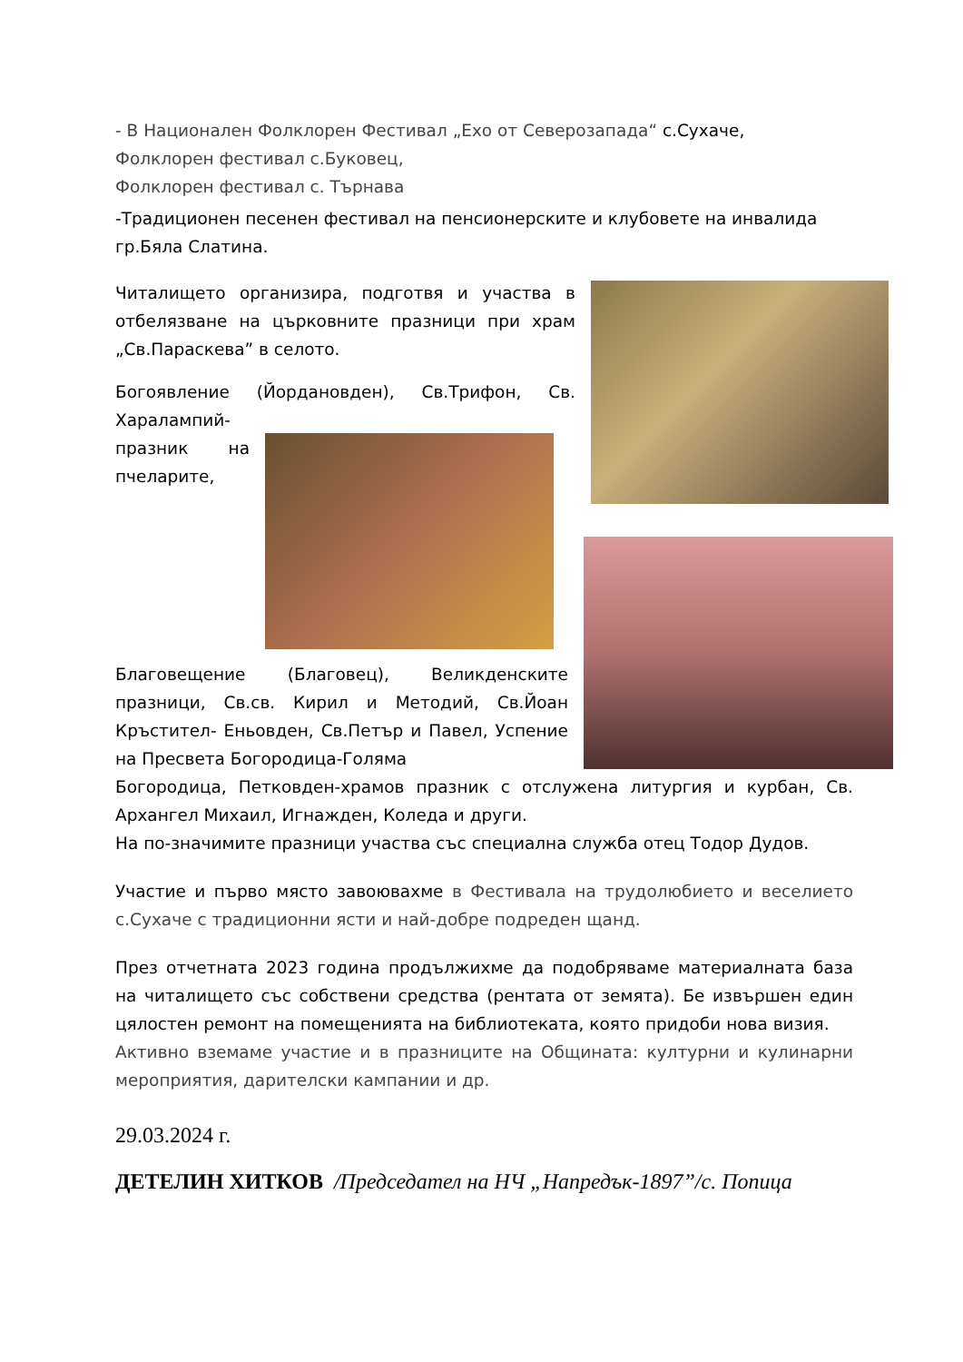- В Национален Фолклорен Фестивал „Ехо от Северозапада“ с.Сухаче,
Фолклорен фестивал с.Буковец,
Фолклорен фестивал с. Търнава
-Традиционен песенен фестивал на пенсионерските и клубовете на инвалида гр.Бяла Слатина.
Читалището организира, подготвя и участва в отбелязване на църковните празници при храм „Св.Параскева” в селото.
Богоявление (Йордановден), Св.Трифон, Св. Харалампий-
празник на пчеларите,
Благовещение (Благовец), Великденските празници, Св.св. Кирил и Методий, Св.Йоан Кръстител- Еньовден, Св.Петър и Павел, Успение на Пресвета Богородица-Голяма
Богородица, Петковден-храмов празник с отслужена литургия и курбан, Св. Архангел Михаил, Игнажден, Коледа и други.
На по-значимите празници участва със специална служба отец Тодор Дудов.
Участие и първо място завоювахме в Фестивала на трудолюбието и веселието с.Сухаче с традиционни ясти и най-добре подреден щанд.
През отчетната 2023 година продължихме да подобряваме материалната база на читалището със собствени средства (рентата от земята). Бе извършен един цялостен ремонт на помещенията на библиотеката, която придоби нова визия.
Активно вземаме участие и в празниците на Общината: културни и кулинарни мероприятия, дарителски кампании и др.
29.03.2024 г.
ДЕТЕЛИН ХИТКОВ /Председател на НЧ „Напредък-1897”/с. Попица